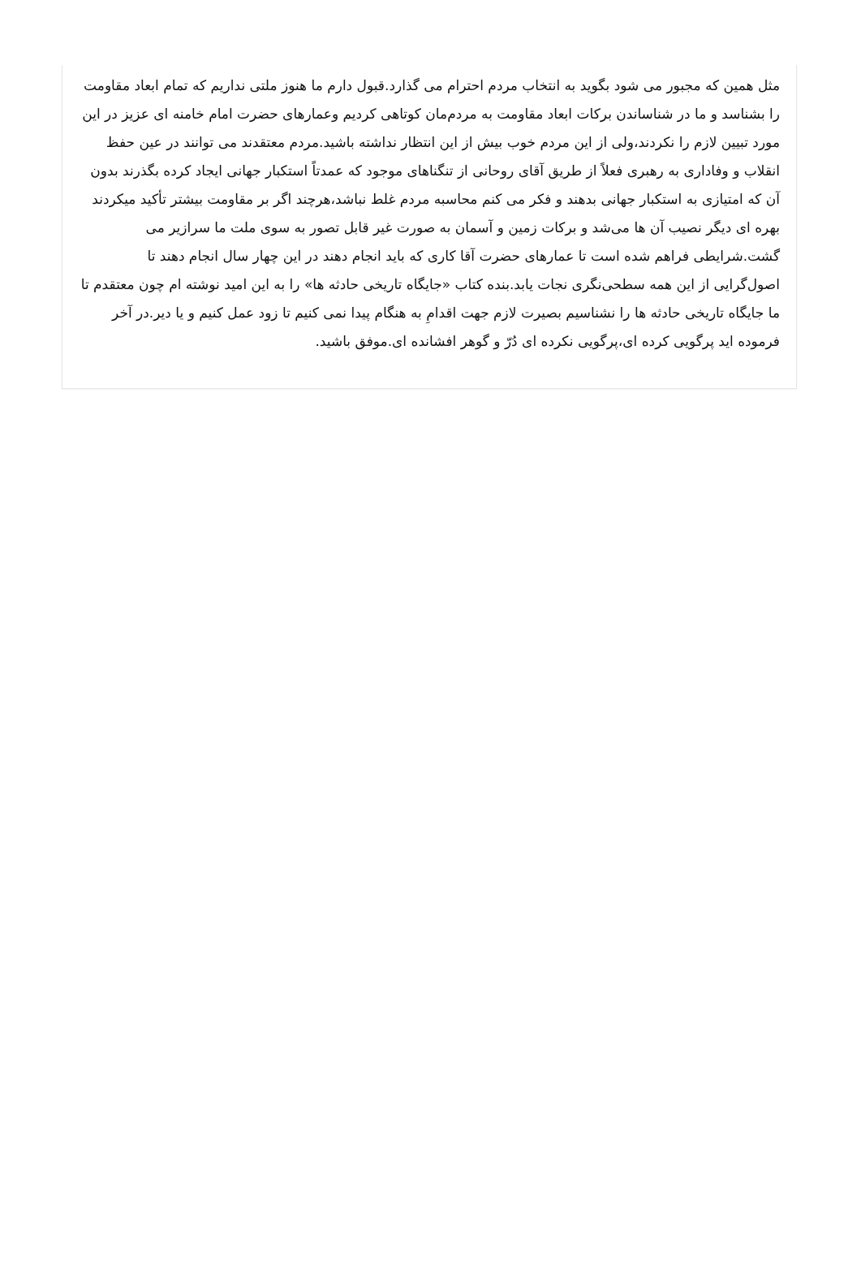مثل همین که مجبور می شود بگوید به انتخاب مردم احترام می گذارد.قبول دارم ما هنوز ملتی نداریم که تمام ابعاد مقاومت را بشناسد و ما در شناساندن برکات ابعاد مقاومت به مردم‌مان کوتاهی کردیم وعمارهای حضرت امام خامنه ای عزیز در این مورد تبیین لازم را نکردند،ولی از این مردم خوب بیش از این انتظار نداشته باشید.مردم معتقدند می توانند در عین حفظ انقلاب و وفاداری به رهبری فعلاً از طریق آقای روحانی از تنگناهای موجود که عمدتاً استکبار جهانی ایجاد کرده بگذرند بدون آن که امتیازی به استکبار جهانی بدهند و فکر می کنم محاسبه مردم غلط نباشد،هرچند اگر بر مقاومت بیشتر تأکید میکردند بهره ای دیگر نصیب آن ها می‌شد و برکات زمین و آسمان به صورت غیر قابل تصور به سوی ملت ما سرازیر می گشت.شرایطی فراهم شده است تا عمارهای حضرت آقا کاری که باید انجام دهند در این چهار سال انجام دهند تا اصول‌گرایی از این همه سطحی‌نگری نجات یابد.بنده کتاب «جایگاه تاریخی حادثه ها» را به این امید نوشته ام چون معتقدم تا ما جایگاه تاریخی حادثه ها را نشناسیم بصیرت لازم جهت اقدامِ به هنگام پیدا نمی کنیم تا زود عمل کنیم و یا دیر.در آخر فرموده اید پرگویی کرده ای،پرگویی نکرده ای دُرّ و گوهر افشانده ای.موفق باشید.